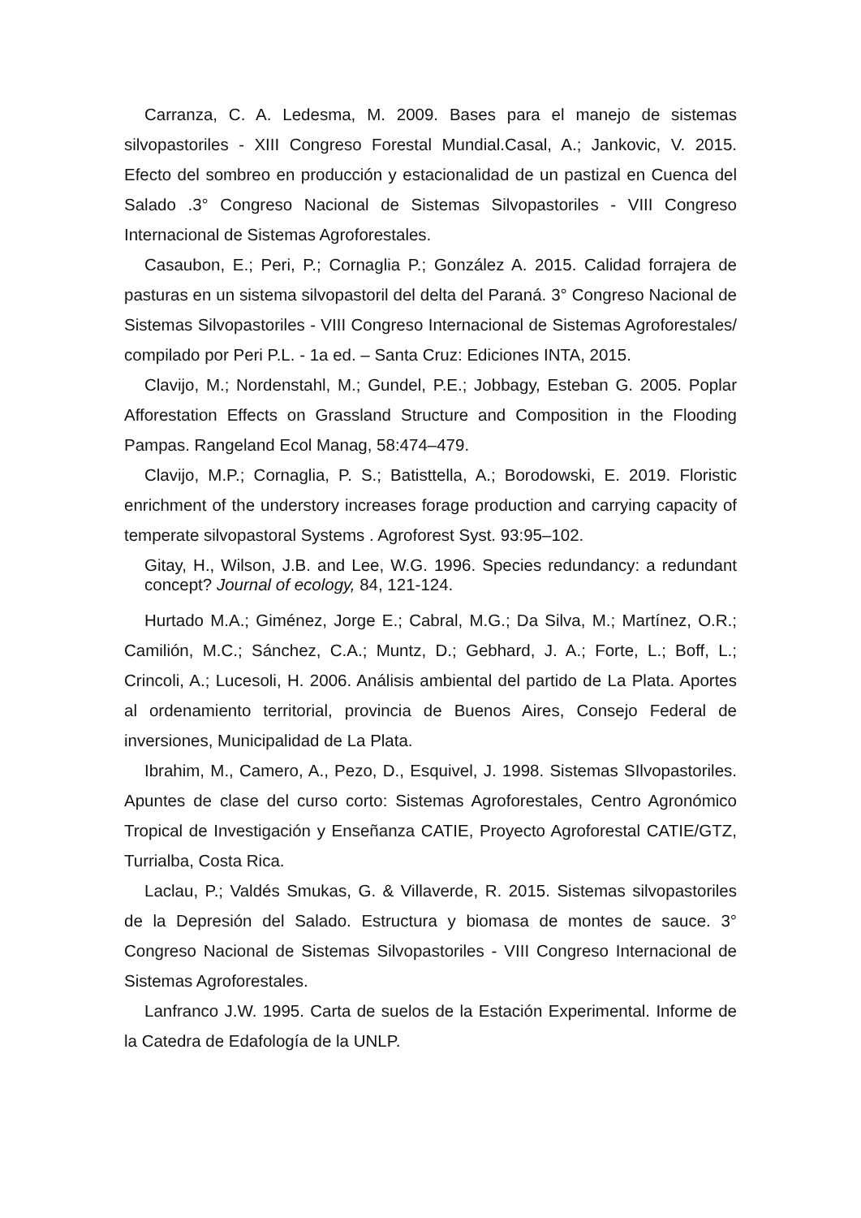Carranza, C. A. Ledesma, M. 2009. Bases para el manejo de sistemas silvopastoriles - XIII Congreso Forestal Mundial.Casal, A.; Jankovic, V. 2015. Efecto del sombreo en producción y estacionalidad de un pastizal en Cuenca del Salado .3° Congreso Nacional de Sistemas Silvopastoriles - VIII Congreso Internacional de Sistemas Agroforestales.
Casaubon, E.; Peri, P.; Cornaglia P.; González A. 2015. Calidad forrajera de pasturas en un sistema silvopastoril del delta del Paraná. 3° Congreso Nacional de Sistemas Silvopastoriles - VIII Congreso Internacional de Sistemas Agroforestales/ compilado por Peri P.L. - 1a ed. – Santa Cruz: Ediciones INTA, 2015.
Clavijo, M.; Nordenstahl, M.; Gundel, P.E.; Jobbagy, Esteban G. 2005. Poplar Afforestation Effects on Grassland Structure and Composition in the Flooding Pampas. Rangeland Ecol Manag, 58:474–479.
Clavijo, M.P.; Cornaglia, P. S.; Batisttella, A.; Borodowski, E. 2019. Floristic enrichment of the understory increases forage production and carrying capacity of temperate silvopastoral Systems . Agroforest Syst. 93:95–102.
Gitay, H., Wilson, J.B. and Lee, W.G. 1996. Species redundancy: a redundant concept? Journal of ecology, 84, 121-124.
Hurtado M.A.; Giménez, Jorge E.; Cabral, M.G.; Da Silva, M.; Martínez, O.R.; Camilión, M.C.; Sánchez, C.A.; Muntz, D.; Gebhard, J. A.; Forte, L.; Boff, L.; Crincoli, A.; Lucesoli, H. 2006. Análisis ambiental del partido de La Plata. Aportes al ordenamiento territorial, provincia de Buenos Aires, Consejo Federal de inversiones, Municipalidad de La Plata.
Ibrahim, M., Camero, A., Pezo, D., Esquivel, J. 1998. Sistemas SIlvopastoriles. Apuntes de clase del curso corto: Sistemas Agroforestales, Centro Agronómico Tropical de Investigación y Enseñanza CATIE, Proyecto Agroforestal CATIE/GTZ, Turrialba, Costa Rica.
Laclau, P.; Valdés Smukas, G. & Villaverde, R. 2015. Sistemas silvopastoriles de la Depresión del Salado. Estructura y biomasa de montes de sauce. 3° Congreso Nacional de Sistemas Silvopastoriles - VIII Congreso Internacional de Sistemas Agroforestales.
Lanfranco J.W. 1995. Carta de suelos de la Estación Experimental. Informe de la Catedra de Edafología de la UNLP.